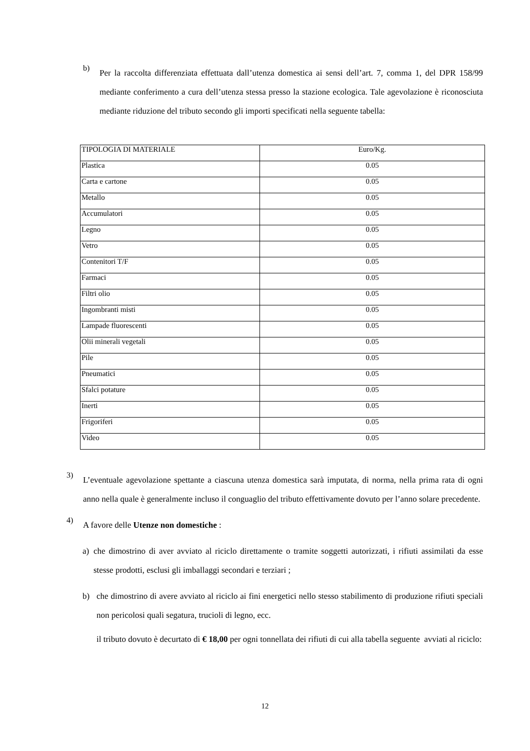b)
Per la raccolta differenziata effettuata dall’utenza domestica ai sensi dell’art. 7, comma 1, del DPR 158/99 mediante conferimento a cura dell’utenza stessa presso la stazione ecologica. Tale agevolazione è riconosciuta mediante riduzione del tributo secondo gli importi specificati nella seguente tabella:
| TIPOLOGIA DI MATERIALE | Euro/Kg. |
| Plastica | 0.05 |
| Carta e cartone | 0.05 |
| Metallo | 0.05 |
| Accumulatori | 0.05 |
| Legno | 0.05 |
| Vetro | 0.05 |
| Contenitori T/F | 0.05 |
| Farmaci | 0.05 |
| Filtri olio | 0.05 |
| Ingombranti misti | 0.05 |
| Lampade fluorescenti | 0.05 |
| Olii minerali vegetali | 0.05 |
| Pile | 0.05 |
| Pneumatici | 0.05 |
| Sfalci potature | 0.05 |
| Inerti | 0.05 |
| Frigoriferi | 0.05 |
| Video | 0.05 |
3)
L’eventuale agevolazione spettante a ciascuna utenza domestica sarà imputata, di norma, nella prima rata di ogni anno nella quale è generalmente incluso il conguaglio del tributo effettivamente dovuto per l’anno solare precedente.
4)
A favore delle Utenze non domestiche :
a) che dimostrino di aver avviato al riciclo direttamente o tramite soggetti autorizzati, i rifiuti assimilati da esse stesse prodotti, esclusi gli imballaggi secondari e terziari ;
b) che dimostrino di avere avviato al riciclo ai fini energetici nello stesso stabilimento di produzione rifiuti speciali non pericolosi quali segatura, trucioli di legno, ecc.
il tributo dovuto è decurtato di € 18,00 per ogni tonnellata dei rifiuti di cui alla tabella seguente avviati al riciclo:
12